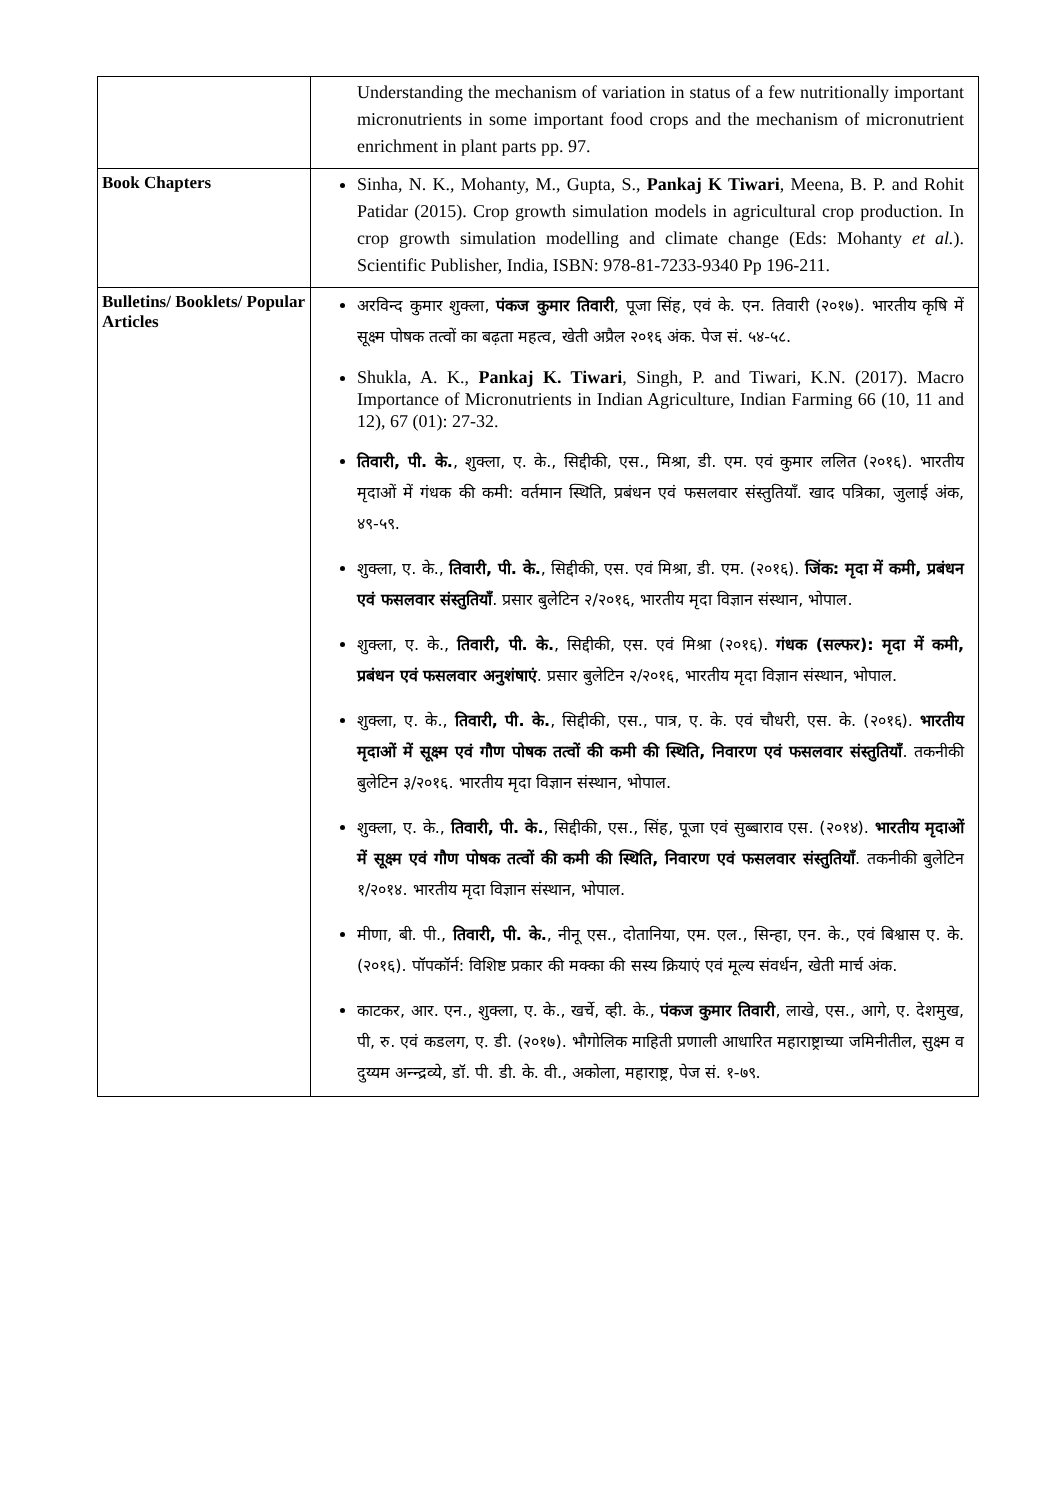| | Understanding the mechanism of variation in status of a few nutritionally important micronutrients in some important food crops and the mechanism of micronutrient enrichment in plant parts pp. 97. |
| Book Chapters | Sinha, N. K., Mohanty, M., Gupta, S., Pankaj K Tiwari , Meena, B. P. and Rohit Patidar (2015). Crop growth simulation models in agricultural crop production. In crop growth simulation modelling and climate change (Eds: Mohanty et al. ). Scientific Publisher, India, ISBN: 978-81-7233-9340 Pp 196-211. |
| Bulletins/ Booklets/ Popular Articles | अरविन्द कुमार शुक्ला, पंकज कुमार तिवारी , पूजा सिंह, एवं के. एन. तिवारी (२०१७). भारतीय कृषि में सूक्ष्म पोषक तत्वों का बढ़ता महत्व, खेती अप्रैल २०१६ अंक. पेज सं. ५४-५८. Shukla, A. K., Pankaj K. Tiwari , Singh, P. and Tiwari, K.N. (2017). Macro Importance of Micronutrients in Indian Agriculture, Indian Farming 66 (10, 11 and 12), 67 (01): 27-32. तिवारी, पी. के. , शुक्ला, ए. के., सिद्दीकी, एस., मिश्रा, डी. एम. एवं कुमार ललित (२०१६). भारतीय मृदाओं में गंधक की कमी: वर्तमान स्थिति, प्रबंधन एवं फसलवार संस्तुतियाँ. खाद पत्रिका, जुलाई अंक, ४९-५९. शुक्ला, ए. के., तिवारी, पी. के. , सिद्दीकी, एस. एवं मिश्रा, डी. एम. (२०१६). जिंक: मृदा में कमी, प्रबंधन एवं फसलवार संस्तुतियाँ . प्रसार बुलेटिन २/२०१६, भारतीय मृदा विज्ञान संस्थान, भोपाल. शुक्ला, ए. के., तिवारी, पी. के. , सिद्दीकी, एस. एवं मिश्रा (२०१६). गंधक (सल्फर): मृदा में कमी, प्रबंधन एवं फसलवार अनुशंषाएं . प्रसार बुलेटिन २/२०१६, भारतीय मृदा विज्ञान संस्थान, भोपाल. शुक्ला, ए. के., तिवारी, पी. के. , सिद्दीकी, एस., पात्र, ए. के. एवं चौधरी, एस. के. (२०१६). भारतीय मृदाओं में सूक्ष्म एवं गौण पोषक तत्वों की कमी की स्थिति, निवारण एवं फसलवार संस्तुतियाँ . तकनीकी बुलेटिन ३/२०१६. भारतीय मृदा विज्ञान संस्थान, भोपाल. शुक्ला, ए. के., तिवारी, पी. के. , सिद्दीकी, एस., सिंह, पूजा एवं सुब्बाराव एस. (२०१४). भारतीय मृदाओं में सूक्ष्म एवं गौण पोषक तत्वों की कमी की स्थिति, निवारण एवं फसलवार संस्तुतियाँ . तकनीकी बुलेटिन १/२०१४. भारतीय मृदा विज्ञान संस्थान, भोपाल. मीणा, बी. पी., तिवारी, पी. के. , नीनू एस., दोतानिया, एम. एल., सिन्हा, एन. के., एवं बिश्वास ए. के. (२०१६). पॉपकॉर्न: विशिष्ट प्रकार की मक्का की सस्य क्रियाएं एवं मूल्य संवर्धन, खेती मार्च अंक. काटकर, आर. एन., शुक्ला, ए. के., खर्चे, व्ही. के., पंकज कुमार तिवारी , लाखे, एस., आगे, ए. देशमुख, पी, रु. एवं कडलग, ए. डी. (२०१७). भौगोलिक माहिती प्रणाली आधारित महाराष्ट्राच्या जमिनीतील, सुक्ष्म व दुय्यम अन्न्द्रव्ये, डॉ. पी. डी. के. वी., अकोला, महाराष्ट्र, पेज सं. १-७९. |